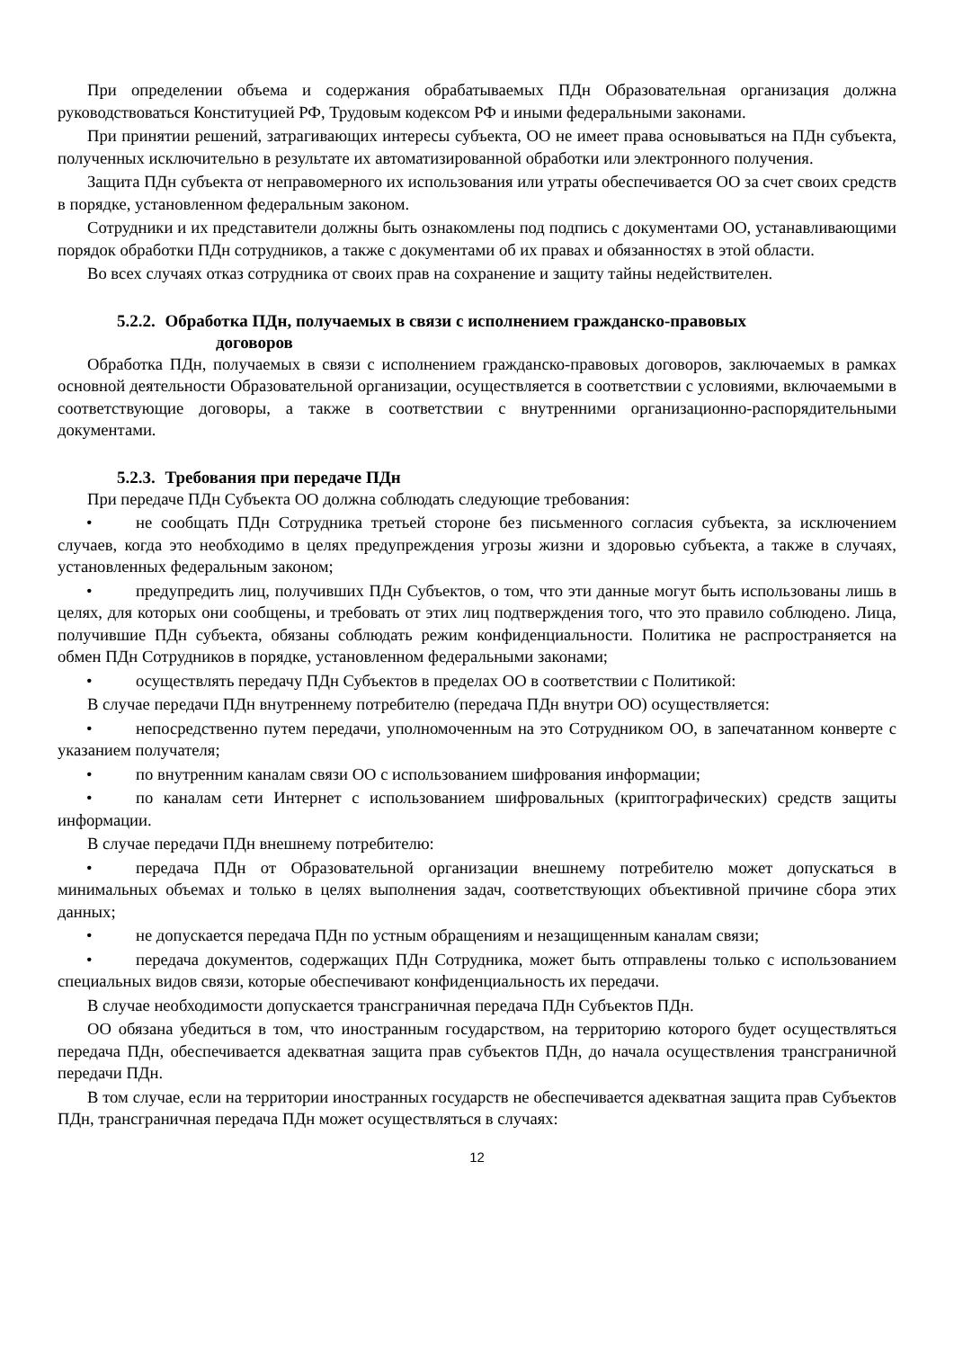При определении объема и содержания обрабатываемых ПДн Образовательная организация должна руководствоваться Конституцией РФ, Трудовым кодексом РФ и иными федеральными законами.
При принятии решений, затрагивающих интересы субъекта, ОО не имеет права основываться на ПДн субъекта, полученных исключительно в результате их автоматизированной обработки или электронного получения.
Защита ПДн субъекта от неправомерного их использования или утраты обеспечивается ОО за счет своих средств в порядке, установленном федеральным законом.
Сотрудники и их представители должны быть ознакомлены под подпись с документами ОО, устанавливающими порядок обработки ПДн сотрудников, а также с документами об их правах и обязанностях в этой области.
Во всех случаях отказ сотрудника от своих прав на сохранение и защиту тайны недействителен.
5.2.2. Обработка ПДн, получаемых в связи с исполнением гражданско-правовых
договоров
Обработка ПДн, получаемых в связи с исполнением гражданско-правовых договоров, заключаемых в рамках основной деятельности Образовательной организации, осуществляется в соответствии с условиями, включаемыми в соответствующие договоры, а также в соответствии с внутренними организационно-распорядительными документами.
5.2.3. Требования при передаче ПДн
При передаче ПДн Субъекта ОО должна соблюдать следующие требования:
• не сообщать ПДн Сотрудника третьей стороне без письменного согласия субъекта, за исключением случаев, когда это необходимо в целях предупреждения угрозы жизни и здоровью субъекта, а также в случаях, установленных федеральным законом;
• предупредить лиц, получивших ПДн Субъектов, о том, что эти данные могут быть использованы лишь в целях, для которых они сообщены, и требовать от этих лиц подтверждения того, что это правило соблюдено. Лица, получившие ПДн субъекта, обязаны соблюдать режим конфиденциальности. Политика не распространяется на обмен ПДн Сотрудников в порядке, установленном федеральными законами;
• осуществлять передачу ПДн Субъектов в пределах ОО в соответствии с Политикой:
В случае передачи ПДн внутреннему потребителю (передача ПДн внутри ОО) осуществляется:
• непосредственно путем передачи, уполномоченным на это Сотрудником ОО, в запечатанном конверте с указанием получателя;
• по внутренним каналам связи ОО с использованием шифрования информации;
• по каналам сети Интернет с использованием шифровальных (криптографических) средств защиты информации.
В случае передачи ПДн внешнему потребителю:
• передача ПДн от Образовательной организации внешнему потребителю может допускаться в минимальных объемах и только в целях выполнения задач, соответствующих объективной причине сбора этих данных;
• не допускается передача ПДн по устным обращениям и незащищенным каналам связи;
• передача документов, содержащих ПДн Сотрудника, может быть отправлены только с использованием специальных видов связи, которые обеспечивают конфиденциальность их передачи.
В случае необходимости допускается трансграничная передача ПДн Субъектов ПДн.
ОО обязана убедиться в том, что иностранным государством, на территорию которого будет осуществляться передача ПДн, обеспечивается адекватная защита прав субъектов ПДн, до начала осуществления трансграничной передачи ПДн.
В том случае, если на территории иностранных государств не обеспечивается адекватная защита прав Субъектов ПДн, трансграничная передача ПДн может осуществляться в случаях:
12